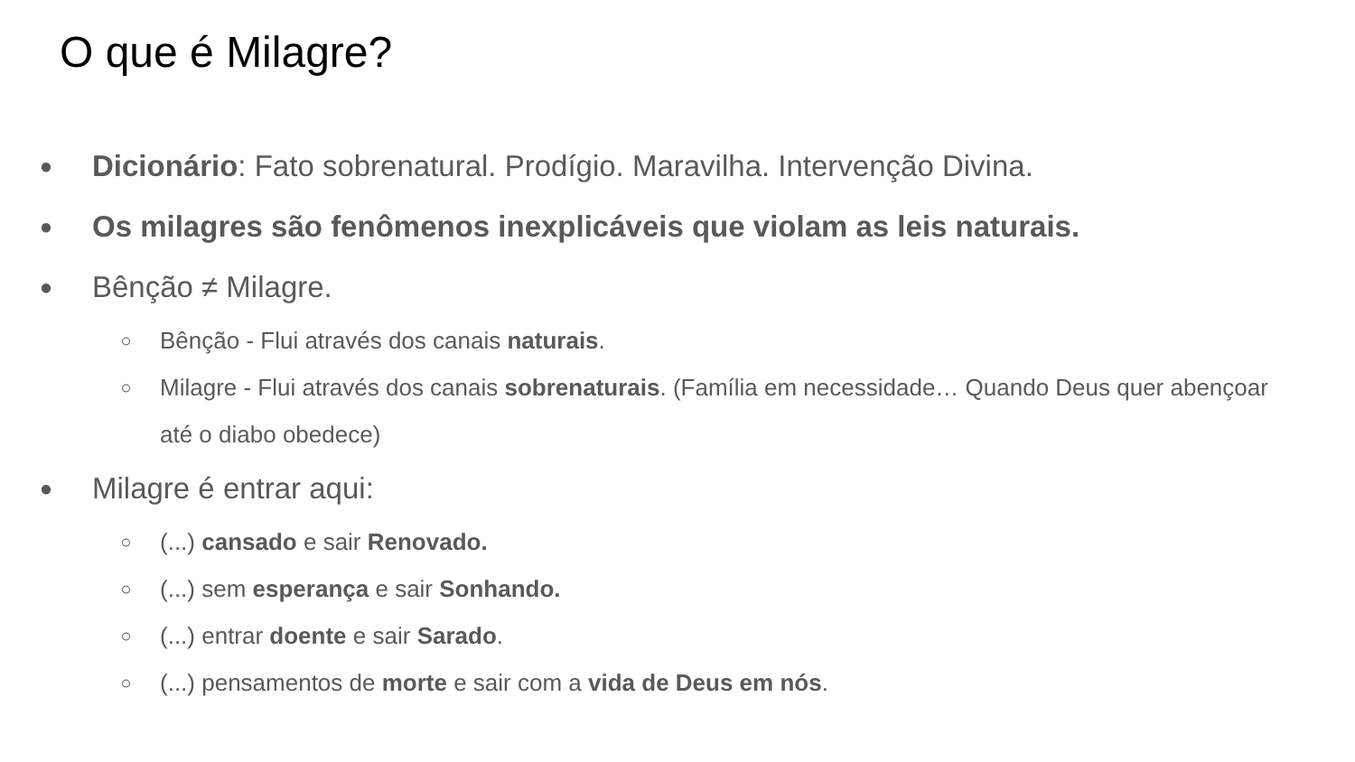O que é Milagre?
● Dicionário: Fato sobrenatural. Prodígio. Maravilha. Intervenção Divina.
● Os milagres são fenômenos inexplicáveis que violam as leis naturais.
● Bênção ≠ Milagre.
○ Bênção - Flui através dos canais naturais.
○ Milagre - Flui através dos canais sobrenaturais. (Família em necessidade… Quando Deus quer abençoar até o diabo obedece)
● Milagre é entrar aqui:
○ (...) cansado e sair Renovado.
○ (...) sem esperança e sair Sonhando.
○ (...) entrar doente e sair Sarado.
○ (...) pensamentos de morte e sair com a vida de Deus em nós.